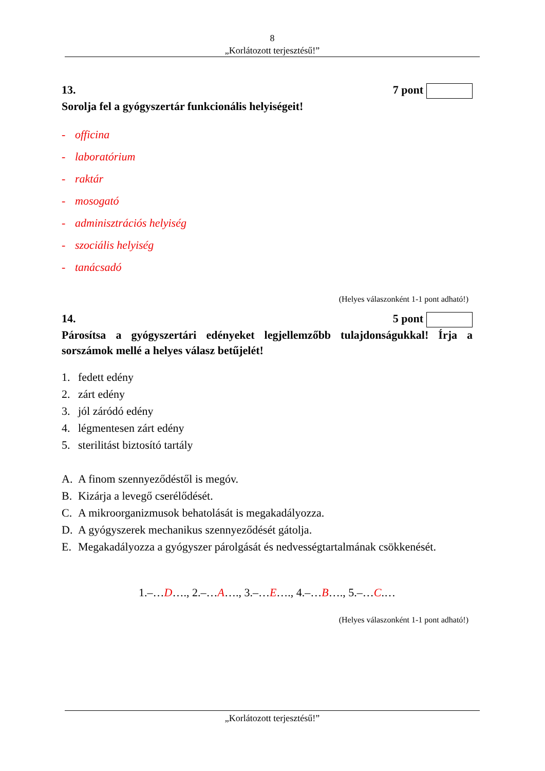8
„Korlátozott terjesztésű!”
13. 7 pont
Sorolja fel a gyógyszertár funkcionális helyiségeit!
- officina
- laboratórium
- raktár
- mosogató
- adminisztrációs helyiség
- szociális helyiség
- tanácsadó
(Helyes válaszonként 1-1 pont adható!)
14. 5 pont
Párosítsa a gyógyszertári edényeket legjellemzőbb tulajdonságukkal! Írja a sorszámok mellé a helyes válasz betűjelét!
1. fedett edény
2. zárt edény
3. jól záródó edény
4. légmentesen zárt edény
5. sterilitást biztosító tartály
A. A finom szennyeződéstől is megóv.
B. Kizárja a levegő cserélődését.
C. A mikroorganizmusok behatolását is megakadályozza.
D. A gyógyszerek mechanikus szennyeződését gátolja.
E. Megakadályozza a gyógyszer párolgását és nedvességtartalmának csökkenését.
1.–…D…., 2.–…A…., 3.–…E…., 4.–…B…., 5.–…C.…
(Helyes válaszonként 1-1 pont adható!)
„Korlátozott terjesztésű!”